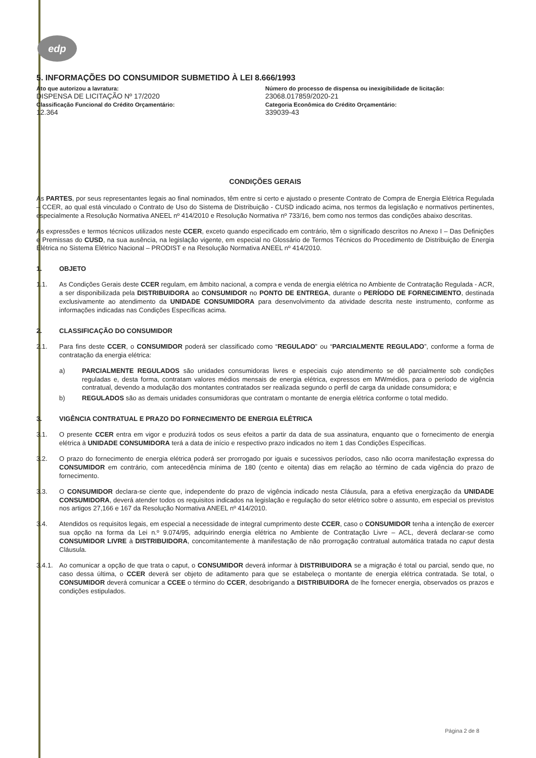edp
5. INFORMAÇÕES DO CONSUMIDOR SUBMETIDO À LEI 8.666/1993
| Ato que autorizou a lavratura: DISPENSA DE LICITAÇÃO Nº 17/2020 | Número do processo de dispensa ou inexigibilidade de licitação: 23068.017859/2020-21 |
| Classificação Funcional do Crédito Orçamentário: 12.364 | Categoria Econômica do Crédito Orçamentário: 339039-43 |
CONDIÇÕES GERAIS
As PARTES, por seus representantes legais ao final nominados, têm entre si certo e ajustado o presente Contrato de Compra de Energia Elétrica Regulada – CCER, ao qual está vinculado o Contrato de Uso do Sistema de Distribuição - CUSD indicado acima, nos termos da legislação e normativos pertinentes, especialmente a Resolução Normativa ANEEL nº 414/2010 e Resolução Normativa nº 733/16, bem como nos termos das condições abaixo descritas.
As expressões e termos técnicos utilizados neste CCER, exceto quando especificado em contrário, têm o significado descritos no Anexo I – Das Definições e Premissas do CUSD, na sua ausência, na legislação vigente, em especial no Glossário de Termos Técnicos do Procedimento de Distribuição de Energia Elétrica no Sistema Elétrico Nacional – PRODIST e na Resolução Normativa ANEEL nº 414/2010.
1. OBJETO
1.1.
As Condições Gerais deste CCER regulam, em âmbito nacional, a compra e venda de energia elétrica no Ambiente de Contratação Regulada - ACR, a ser disponibilizada pela DISTRIBUIDORA ao CONSUMIDOR no PONTO DE ENTREGA, durante o PERÍODO DE FORNECIMENTO, destinada exclusivamente ao atendimento da UNIDADE CONSUMIDORA para desenvolvimento da atividade descrita neste instrumento, conforme as informações indicadas nas Condições Específicas acima.
2. CLASSIFICAÇÃO DO CONSUMIDOR
2.1.
Para fins deste CCER, o CONSUMIDOR poderá ser classificado como “REGULADO” ou “PARCIALMENTE REGULADO”, conforme a forma de contratação da energia elétrica:
a)
PARCIALMENTE REGULADOS são unidades consumidoras livres e especiais cujo atendimento se dê parcialmente sob condições reguladas e, desta forma, contratam valores médios mensais de energia elétrica, expressos em MWmédios, para o período de vigência contratual, devendo a modulação dos montantes contratados ser realizada segundo o perfil de carga da unidade consumidora; e
b)
REGULADOS são as demais unidades consumidoras que contratam o montante de energia elétrica conforme o total medido.
3. VIGÊNCIA CONTRATUAL E PRAZO DO FORNECIMENTO DE ENERGIA ELÉTRICA
3.1.
O presente CCER entra em vigor e produzirá todos os seus efeitos a partir da data de sua assinatura, enquanto que o fornecimento de energia elétrica à UNIDADE CONSUMIDORA terá a data de início e respectivo prazo indicados no item 1 das Condições Específicas.
3.2.
O prazo do fornecimento de energia elétrica poderá ser prorrogado por iguais e sucessivos períodos, caso não ocorra manifestação expressa do CONSUMIDOR em contrário, com antecedência mínima de 180 (cento e oitenta) dias em relação ao término de cada vigência do prazo de fornecimento.
3.3.
O CONSUMIDOR declara-se ciente que, independente do prazo de vigência indicado nesta Cláusula, para a efetiva energização da UNIDADE CONSUMIDORA, deverá atender todos os requisitos indicados na legislação e regulação do setor elétrico sobre o assunto, em especial os previstos nos artigos 27,166 e 167 da Resolução Normativa ANEEL nº 414/2010.
3.4.
Atendidos os requisitos legais, em especial a necessidade de integral cumprimento deste CCER, caso o CONSUMIDOR tenha a intenção de exercer sua opção na forma da Lei n.º 9.074/95, adquirindo energia elétrica no Ambiente de Contratação Livre – ACL, deverá declarar-se como CONSUMIDOR LIVRE à DISTRIBUIDORA, concomitantemente à manifestação de não prorrogação contratual automática tratada no caput desta Cláusula.
3.4.1.
Ao comunicar a opção de que trata o caput, o CONSUMIDOR deverá informar à DISTRIBUIDORA se a migração é total ou parcial, sendo que, no caso dessa última, o CCER deverá ser objeto de aditamento para que se estabeleça o montante de energia elétrica contratada. Se total, o CONSUMIDOR deverá comunicar a CCEE o término do CCER, desobrigando a DISTRIBUIDORA de lhe fornecer energia, observados os prazos e condições estipulados.
Página 2 de 8